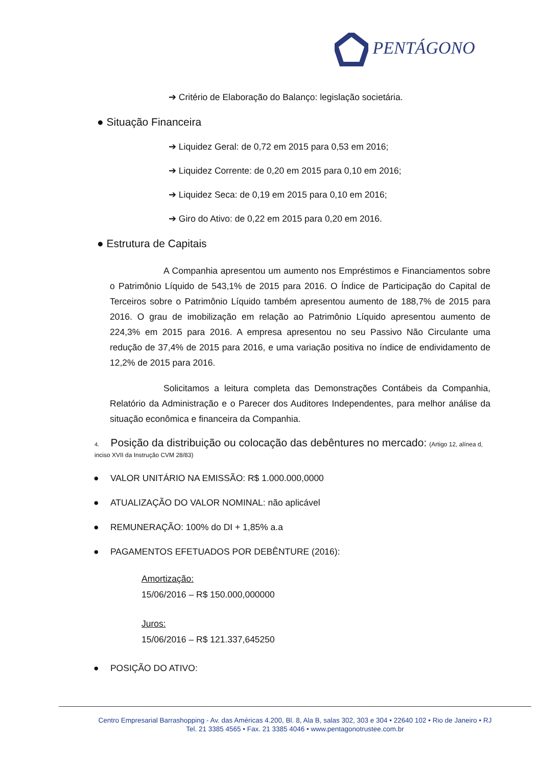PENTÁGONO
➔ Critério de Elaboração do Balanço: legislação societária.
● Situação Financeira
➔ Liquidez Geral: de 0,72 em 2015 para 0,53 em 2016;
➔ Liquidez Corrente: de 0,20 em 2015 para 0,10 em 2016;
➔ Liquidez Seca: de 0,19 em 2015 para 0,10 em 2016;
➔ Giro do Ativo: de 0,22 em 2015 para 0,20 em 2016.
● Estrutura de Capitais
      A Companhia apresentou um aumento nos Empréstimos e Financiamentos sobre o Patrimônio Líquido de 543,1% de 2015 para 2016. O Índice de Participação do Capital de Terceiros sobre o Patrimônio Líquido também apresentou aumento de 188,7% de 2015 para 2016. O grau de imobilização em relação ao Patrimônio Líquido apresentou aumento de 224,3% em 2015 para 2016. A empresa apresentou no seu Passivo Não Circulante uma redução de 37,4% de 2015 para 2016, e uma variação positiva no índice de endividamento de 12,2% de 2015 para 2016.
      Solicitamos a leitura completa das Demonstrações Contábeis da Companhia, Relatório da Administração e o Parecer dos Auditores Independentes, para melhor análise da situação econômica e financeira da Companhia.
4.  Posição da distribuição ou colocação das debêntures no mercado: (Artigo 12, alínea d, inciso XVII da Instrução CVM 28/83)
●  VALOR UNITÁRIO NA EMISSÃO: R$ 1.000.000,0000
●  ATUALIZAÇÃO DO VALOR NOMINAL: não aplicável
●  REMUNERAÇÃO: 100% do DI + 1,85% a.a
●  PAGAMENTOS EFETUADOS POR DEBÊNTURE (2016):
Amortização:
15/06/2016 – R$ 150.000,000000
Juros:
15/06/2016 – R$ 121.337,645250
●  POSIÇÃO DO ATIVO:
Centro Empresarial Barrashopping - Av. das Américas 4.200, Bl. 8, Ala B, salas 302, 303 e 304 • 22640 102 • Rio de Janeiro • RJ
Tel. 21 3385 4565 • Fax. 21 3385 4046 • www.pentagonotrustee.com.br